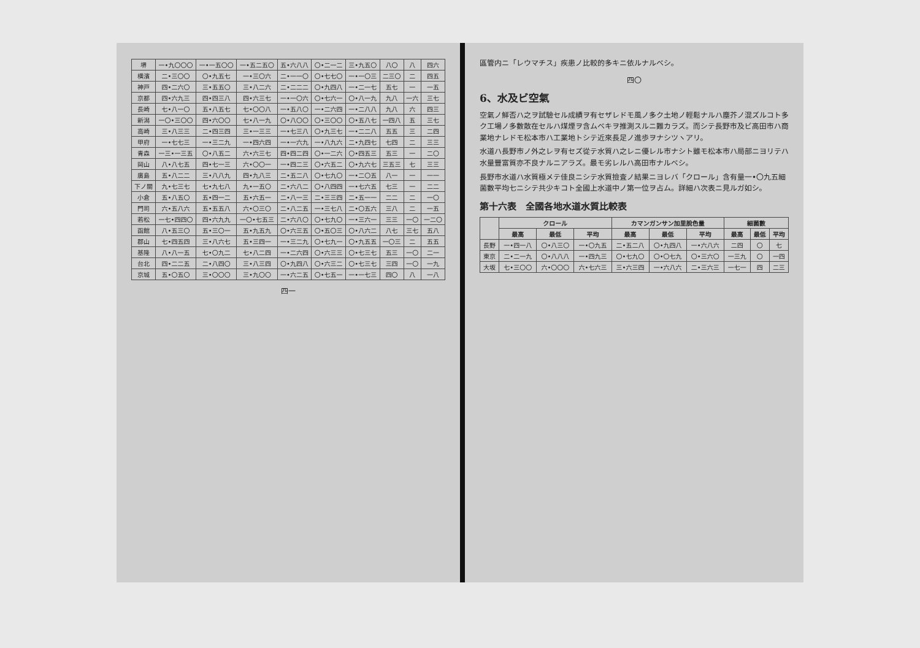區管内ニ「レウマチス」疾患ノ比較的多キニ依ルナルベシ。
四〇
6、水及ビ空氣
空氣ノ鮮否ハ之ヲ試驗セル成績ヲ有セザレドモ風ノ多ク土地ノ輕鬆ナルハ塵芥ノ混ズルコト多ク工場ノ多數散在セルハ煤煙ヲ含ムベキヲ推測スルニ難カラズ。而シテ長野市及ビ高田市ハ商業地ナレドモ松本市ハ工業地トシテ近來長足ノ進歩ヲナシツヽアリ。
水道ハ長野市ノ外之レヲ有セズ從テ水質ハ之レニ優レル市ナシト雖モ松本市ハ局部ニヨリテハ水量豐富質亦不良ナルニアラズ。最モ劣レルハ高田市ナルベシ。
長野市水道ハ水質極メテ佳良ニシテ水質撿査ノ結果ニヨレバ「クロール」含有量一•〇九五細菌數平均七ニシテ共少キコト全國上水道中ノ第一位ヲ占ム。詳細ハ次表ニ見ルガ如シ。
第十六表　全國各地水道水質比較表
| | クロール | | | カマンガンサン加里脫色量 | | | 細菌數 | | |
| --- | --- | --- | --- | --- | --- | --- | --- | --- | --- |
| | 最高 | 最低 | 平均 | 最高 | 最低 | 平均 | 最高 | 最低 | 平均 |
| 長野 | 一•四一八 | 〇•八三〇 | 一•〇九五 | 二•五二八 | 〇•九四八 | 一•六八六 | 二四 | 〇 | 七 |
| 東京 | 二•二一九 | 〇•八八八 | 一•四九三 | 〇•七九〇 | 〇•〇七九 | 〇•三六〇 | 一三九 | 〇 | 一四 |
| 大坂 | 七•三〇〇 | 六•〇〇〇 | 六•七六三 | 三•六三四 | 一•六八六 | 二•三六三 | 一七一 | 四 | 二三 |
| 堺 | 一•九〇〇〇 | 一•一五〇〇 | 一•五二五〇 | 五•六八八 | 〇•二一二 | 三•九五〇 | 八〇 | 八 | 四六 |
| 横濱 | 二•三〇〇 | 〇•九五七 | 一•三〇六 | 二•一一〇 | 〇•七七〇 | 一•一〇三 | 二三〇 | 二 | 四五 |
| 神戸 | 四•二六〇 | 三•五五〇 | 三•八二六 | 二•二二二 | 〇•九四八 | 一•二一七 | 五七 | 一 | 一五 |
| 京都 | 四•六九三 | 四•四三八 | 四•六三七 | 一•一〇六 | 〇•七六一 | 〇•八一九 | 九八 | 一六 | 三七 |
| 長崎 | 七•八一〇 | 五•八五七 | 七•〇〇八 | 一•五八〇 | 一•二六四 | 一•二八八 | 九八 | 六 | 四三 |
| 新潟 | 一〇•三〇〇 | 四•六〇〇 | 七•八一九 | 〇•八〇〇 | 〇•三〇〇 | 〇•五八七 | 一四八 | 五 | 三七 |
| 高崎 | 三•八三三 | 二•四三四 | 三•一三三 | 一•七三八 | 〇•九三七 | 一•二二八 | 五五 | 三 | 二四 |
| 甲府 | 一•七七三 | 一•三二九 | 一•四六四 | 一•一六九 | 一•八九六 | 二•九四七 | 七四 | 二 | 三三 |
| 青森 | 一三•一三五 | 〇•八五二 | 六•六三七 | 四•四二四 | 〇•一二六 | 〇•四五三 | 五三 | 一 | 二〇 |
| 岡山 | 八•八七五 | 四•七一三 | 六•〇〇一 | 一•四二三 | 〇•六五二 | 〇•九六七 | 三五三 | 七 | 三三 |
| 廣島 | 五•八二二 | 三•八八九 | 四•九八三 | 二•五二八 | 〇•七九〇 | 一•二〇五 | 八一 | 一 | 一一 |
| 下ノ關 | 九•七三七 | 七•九七八 | 九•一五〇 | 二•六八二 | 〇•八四四 | 一•七六五 | 七三 | 一 | 二二 |
| 小倉 | 五•八五〇 | 五•四一二 | 五•六五一 | 二•八一三 | 二•三三四 | 二•五一一 | 二二 | 二 | 一〇 |
| 門司 | 六•五八六 | 五•五五八 | 六•〇三〇 | 二•八二五 | 一•三七八 | 二•〇五六 | 三八 | 二 | 一五 |
| 若松 | 一七•四四〇 | 四•六九九 | 一〇•七五三 | 二•六八〇 | 〇•七九〇 | 一•三六一 | 三三 | 一〇 | 一二〇 |
| 函館 | 八•五三〇 | 五•三〇一 | 五•九五九 | 〇•六三五 | 〇•五〇三 | 〇•八六二 | 八七 | 三七 | 五八 |
| 郡山 | 七•四五四 | 三•八六七 | 五•三四一 | 一•三二九 | 〇•七九一 | 〇•九五五 | 一〇三 | 二 | 五五 |
| 基隆 | 八•八一五 | 七•〇九二 | 七•八二四 | 一•二六四 | 〇•六三三 | 〇•七三七 | 五三 | 一〇 | 二一 |
| 台北 | 四•二二五 | 二•八四〇 | 三•八三四 | 〇•九四八 | 〇•六三二 | 〇•七三七 | 三四 | 一〇 | 一九 |
| 京城 | 五•〇五〇 | 三•〇〇〇 | 三•九〇〇 | 一•六二五 | 〇•七五一 | 一•一七三 | 四〇 | 八 | 一八 |
四一